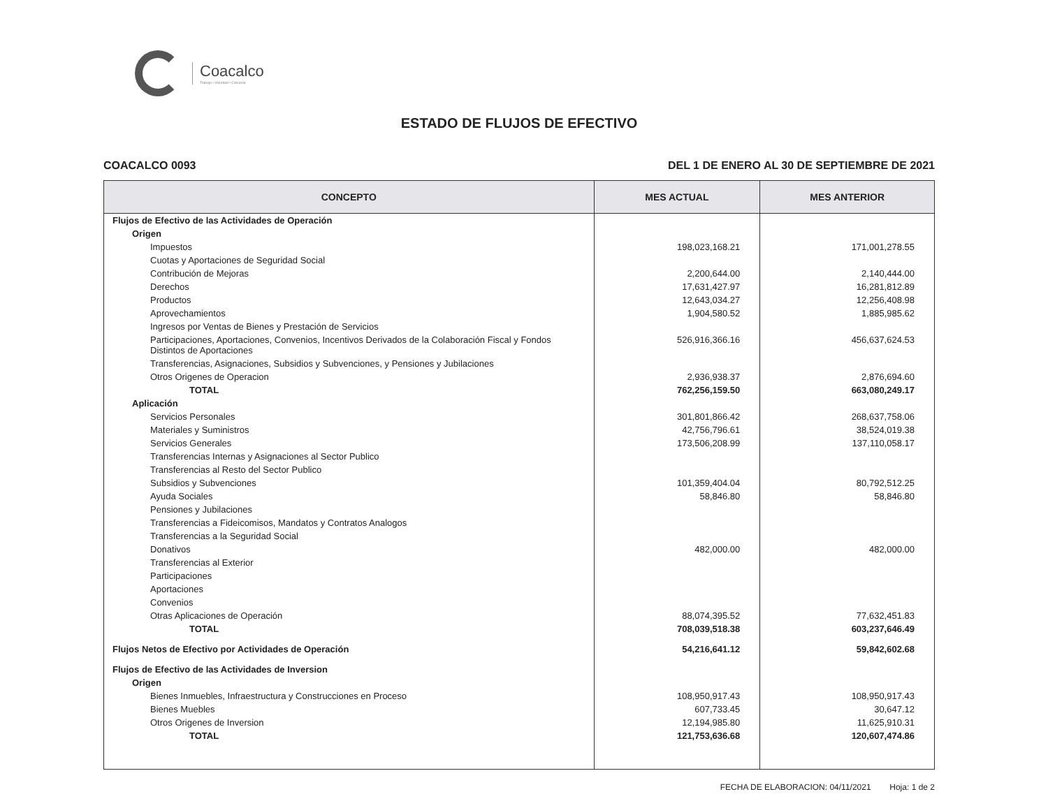Coacalco
Trabajo • Voluntad • Cercanía
ESTADO DE FLUJOS DE EFECTIVO
COACALCO 0093 DEL 1 DE ENERO AL 30 DE SEPTIEMBRE DE 2021
| CONCEPTO | MES ACTUAL | MES ANTERIOR |
| --- | --- | --- |
| Flujos de Efectivo de las Actividades de Operación | | |
| Origen | | |
| Impuestos | 198,023,168.21 | 171,001,278.55 |
| Cuotas y Aportaciones de Seguridad Social | | |
| Contribución de Mejoras | 2,200,644.00 | 2,140,444.00 |
| Derechos | 17,631,427.97 | 16,281,812.89 |
| Productos | 12,643,034.27 | 12,256,408.98 |
| Aprovechamientos | 1,904,580.52 | 1,885,985.62 |
| Ingresos por Ventas de Bienes y Prestación de Servicios | | |
| Participaciones, Aportaciones, Convenios, Incentivos Derivados de la Colaboración Fiscal y Fondos Distintos de Aportaciones | 526,916,366.16 | 456,637,624.53 |
| Transferencias, Asignaciones, Subsidios y Subvenciones, y Pensiones y Jubilaciones | | |
| Otros Origenes de Operacion | 2,936,938.37 | 2,876,694.60 |
| TOTAL | 762,256,159.50 | 663,080,249.17 |
| Aplicación | | |
| Servicios Personales | 301,801,866.42 | 268,637,758.06 |
| Materiales y Suministros | 42,756,796.61 | 38,524,019.38 |
| Servicios Generales | 173,506,208.99 | 137,110,058.17 |
| Transferencias Internas y Asignaciones al Sector Publico | | |
| Transferencias al Resto del Sector Publico | | |
| Subsidios y Subvenciones | 101,359,404.04 | 80,792,512.25 |
| Ayuda Sociales | 58,846.80 | 58,846.80 |
| Pensiones y Jubilaciones | | |
| Transferencias a Fideicomisos, Mandatos y Contratos Analogos | | |
| Transferencias a la Seguridad Social | | |
| Donativos | 482,000.00 | 482,000.00 |
| Transferencias al Exterior | | |
| Participaciones | | |
| Aportaciones | | |
| Convenios | | |
| Otras Aplicaciones de Operación | 88,074,395.52 | 77,632,451.83 |
| TOTAL | 708,039,518.38 | 603,237,646.49 |
| Flujos Netos de Efectivo por Actividades de Operación | 54,216,641.12 | 59,842,602.68 |
| Flujos de Efectivo de las Actividades de Inversion | | |
| Origen | | |
| Bienes Inmuebles, Infraestructura y Construcciones en Proceso | 108,950,917.43 | 108,950,917.43 |
| Bienes Muebles | 607,733.45 | 30,647.12 |
| Otros Origenes de Inversion | 12,194,985.80 | 11,625,910.31 |
| TOTAL | 121,753,636.68 | 120,607,474.86 |
FECHA DE ELABORACION: 04/11/2021 Hoja: 1 de 2